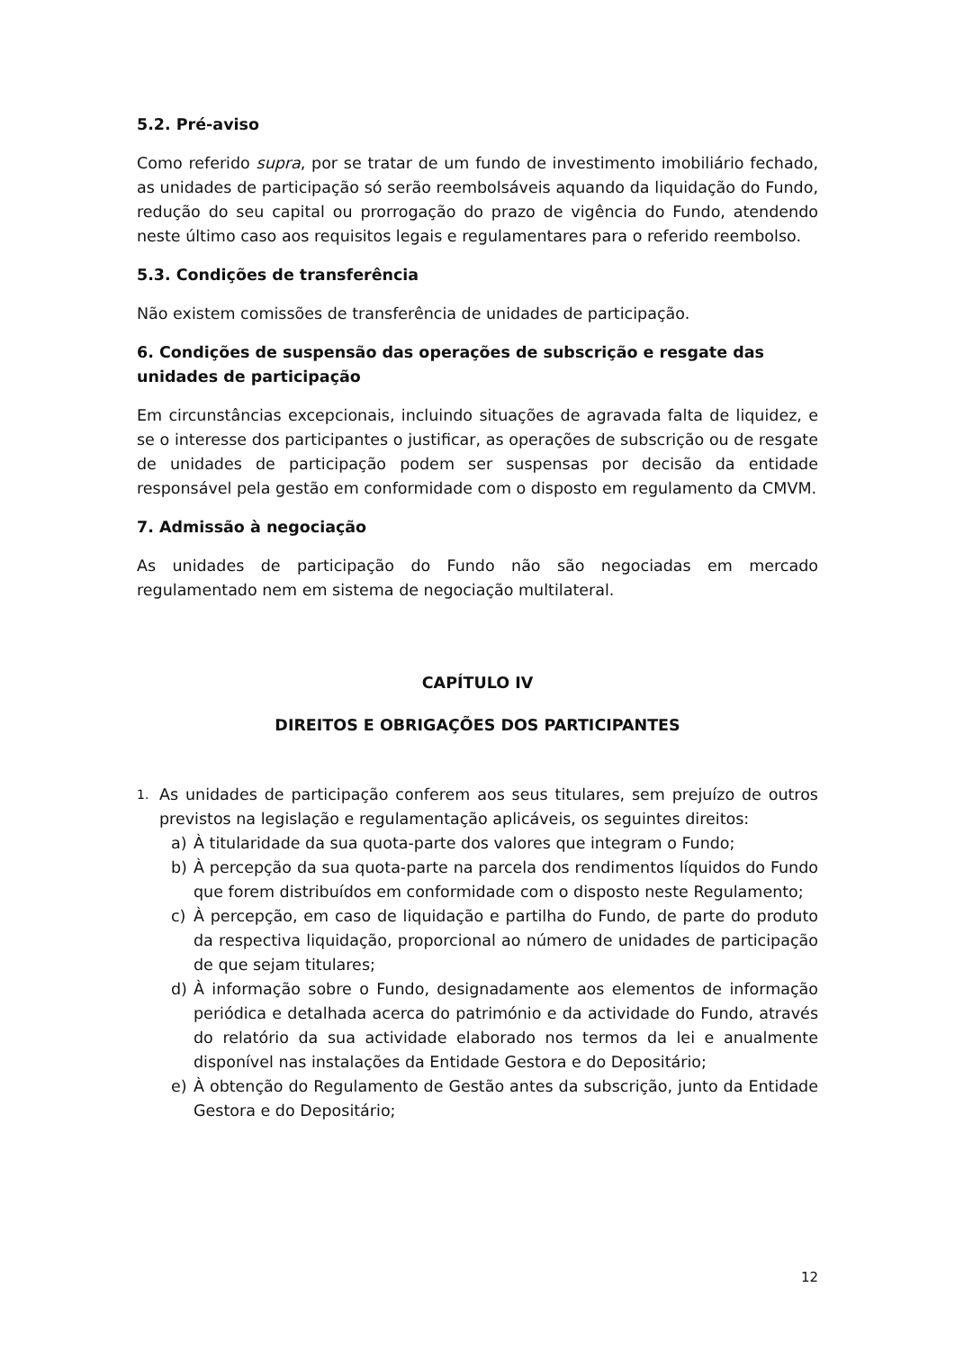5.2. Pré-aviso
Como referido supra, por se tratar de um fundo de investimento imobiliário fechado, as unidades de participação só serão reembolsáveis aquando da liquidação do Fundo, redução do seu capital ou prorrogação do prazo de vigência do Fundo, atendendo neste último caso aos requisitos legais e regulamentares para o referido reembolso.
5.3. Condições de transferência
Não existem comissões de transferência de unidades de participação.
6. Condições de suspensão das operações de subscrição e resgate das unidades de participação
Em circunstâncias excepcionais, incluindo situações de agravada falta de liquidez, e se o interesse dos participantes o justificar, as operações de subscrição ou de resgate de unidades de participação podem ser suspensas por decisão da entidade responsável pela gestão em conformidade com o disposto em regulamento da CMVM.
7. Admissão à negociação
As unidades de participação do Fundo não são negociadas em mercado regulamentado nem em sistema de negociação multilateral.
CAPÍTULO IV
DIREITOS E OBRIGAÇÕES DOS PARTICIPANTES
1. As unidades de participação conferem aos seus titulares, sem prejuízo de outros previstos na legislação e regulamentação aplicáveis, os seguintes direitos:
a) À titularidade da sua quota-parte dos valores que integram o Fundo;
b) À percepção da sua quota-parte na parcela dos rendimentos líquidos do Fundo que forem distribuídos em conformidade com o disposto neste Regulamento;
c) À percepção, em caso de liquidação e partilha do Fundo, de parte do produto da respectiva liquidação, proporcional ao número de unidades de participação de que sejam titulares;
d) À informação sobre o Fundo, designadamente aos elementos de informação periódica e detalhada acerca do património e da actividade do Fundo, através do relatório da sua actividade elaborado nos termos da lei e anualmente disponível nas instalações da Entidade Gestora e do Depositário;
e) À obtenção do Regulamento de Gestão antes da subscrição, junto da Entidade Gestora e do Depositário;
12